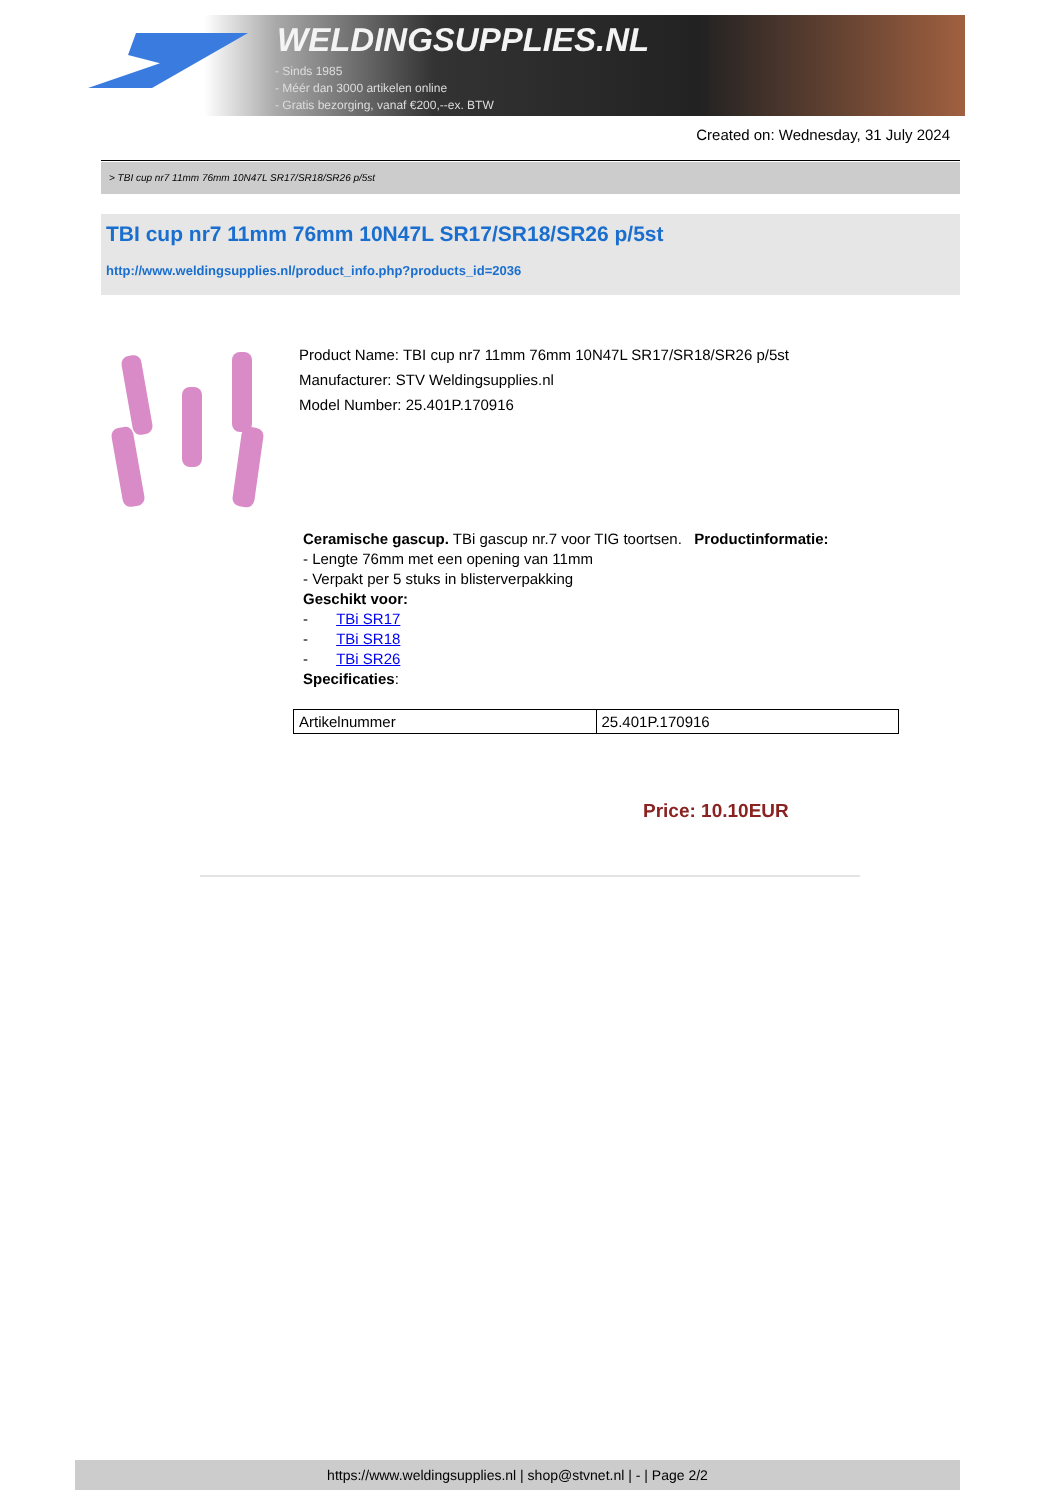WELDINGSUPPLIES.NL
- Sinds 1985
- Méér dan 3000 artikelen online
- Gratis bezorging, vanaf €200,--ex. BTW
Created on: Wednesday, 31 July 2024
> TBI cup nr7 11mm 76mm 10N47L SR17/SR18/SR26 p/5st
TBI cup nr7 11mm 76mm 10N47L SR17/SR18/SR26 p/5st
http://www.weldingsupplies.nl/product_info.php?products_id=2036
Product Name: TBI cup nr7 11mm 76mm 10N47L SR17/SR18/SR26 p/5st
Manufacturer: STV Weldingsupplies.nl
Model Number: 25.401P.170916
Ceramische gascup. TBi gascup nr.7 voor TIG toortsen. Productinformatie:
- Lengte 76mm met een opening van 11mm
- Verpakt per 5 stuks in blisterverpakking
Geschikt voor:
- TBi SR17
- TBi SR18
- TBi SR26
Specificaties:
| Artikelnummer | 25.401P.170916 |
Price: 10.10EUR
https://www.weldingsupplies.nl | shop@stvnet.nl | - | Page 2/2